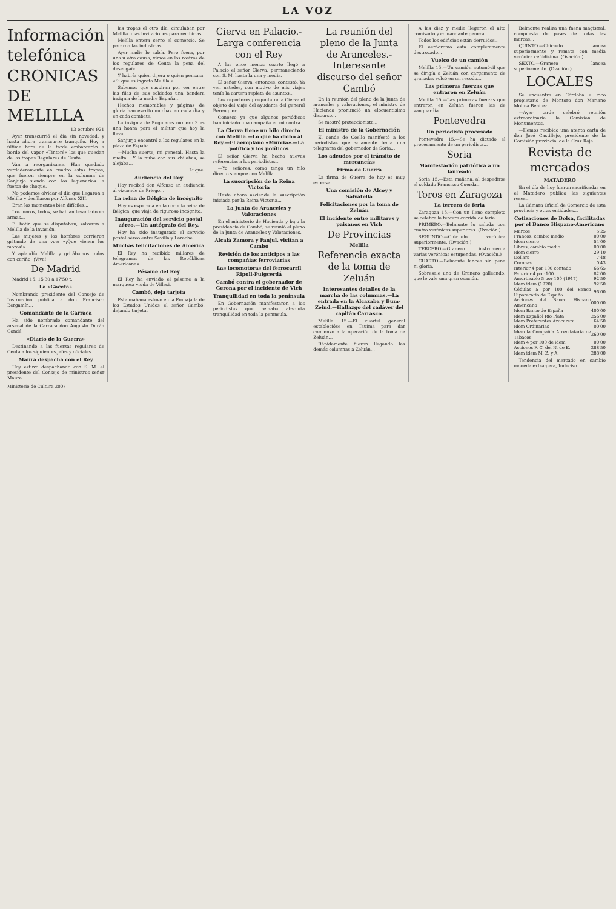LA VOZ
Información telefónica
CRONICAS DE MELILLA
13 octubre 921
Ayer transcurrió el día sin novedad, y hasta ahora transcurre tranquilo. Hoy a última hora de la tarde embarcarán a bordo del vapor «Tintoré» los que quedan de las tropas Regulares de Ceuta.
Van a reorganizarse. Han quedado verdaderamente en cuadro estas tropas, que fueron siempre en la columna de Sanjurjo siendo con los legionarios la fuerza de choque.
No podemos olvidar el día que llegaron a Melilla y desfilaron por Alfonso XIII.
Eran los momentos bien difíciles...
Los moros, todos, se habían levantado en armas...
El botín que se disputaban, salvaron a Melilla de la invasión.
Las mujeres y los hombres corrieron gritando de una voz: «¡Que vienen los moros!»
Y aplaudía Melilla y gritábamos todos con cariño: ¡Viva!
De Madrid
Madrid 15, 15'30 a 17'50 t.
La «Gaceta»
Nombrando presidente del Consejo de Instrucción pública a don Francisco Bergamín...
Comandante de la Carraca
Ha sido nombrado comandante del arsenal de la Carraca don Augusto Durán Condé.
«Diario de la Guerra»
Destinando a las fuerzas regulares de Ceuta a los siguientes jefes y oficiales...
Maura despacha con el Rey
Hoy estuvo despachando con S. M. el presidente del Consejo de ministros señor Maura...
las tropas el otro día, circulaban por Melilla unas invitaciones para recibirlas.
Melilla entera cerró el comercio. Se pararon las industrias.
Ayer nadie lo sabía. Pero fuera, por una u otra causa, vimos en los rostros de los regulares de Ceuta la pena del desengaño.
Y habría quien dijera o quien pensara: «Si que es ingrata Melilla.»
Sabemos que suspiran por ver entre las filas de sus soldados una bandera insignia de la madre España...
Hechos memorables y páginas de gloria han escrito muchas en cada día y en cada combate.
La insignia de Regulares número 3 es una honra para el militar que hoy la lleva.
Sanjurjo encontró a los regulares en la plaza de España...
—Mucha suerte, mi general. Hasta la vuelta... Y la nube con sus chilabas, se alejaba...
Luque.
Audiencia del Rey
Hoy recibió don Alfonso en audiencia al vizconde de Priego...
La reina de Bélgica de incógnito
Hoy es esperada en la corte la reina de Bélgica, que viaja de riguroso incógnito.
Inauguración del servicio postal aéreo.—Un autógrafo del Rey.
Hoy ha sido inaugurado el servicio postal aéreo entre Sevilla y Larache.
Muchas felicitaciones de América
El Rey ha recibido millares de telegramas de las Repúblicas Americanas...
Pésame del Rey
El Rey ha enviado el pésame a la marquesa viuda de Villesi.
Cambó, deja tarjeta
Esta mañana estuvo en la Embajada de los Estados Unidos el señor Cambó, dejando tarjeta.
Cierva en Palacio.-Larga conferencia con el Rey
A las once menos cuarto llegó a Palacio el señor Cierva, permaneciendo con S. M. hasta la una y media.
El señor Cierva, entonces, contestó: Ya ven ustedes, con motivo de mis viajes tenía la cartera repleta de asuntos...
Los reporteros preguntaron a Cierva el objeto del viaje del ayudante del general Berenguer...
Conozco ya que algunos periódicos han iniciado una campaña en mi contra...
La Cierva tiene un hilo directo con Melilla.—Lo que ha dicho al Rey.—El aeroplano «Murcia».—La política y los políticos
El señor Cierva ha hecho nuevas referencias a los periodistas...
—Yo, señores, como tengo un hilo directo siempre con Melilla...
La suscripción de la Reina Victoria
Hasta ahora asciende la suscripción iniciada por la Reina Victoria...
La Junta de Aranceles y Valoraciones
En el ministerio de Hacienda y bajo la presidencia de Cambó, se reunió el pleno de la Junta de Aranceles y Valoraciones.
Alcalá Zamora y Fanjul, visitan a Cambó
Revisión de los anticipos a las compañías ferroviarias
Las locomotoras del ferrocarril Ripoll-Puigcerdá
Cambó contra el gobernador de Gerona por el incidente de Vich
Tranquilidad en toda la península
En Gobernación manifestaron a los periodistas que reinaba absoluta tranquilidad en toda la península.
La reunión del pleno de la Junta de Aranceles.-Interesante discurso del señor Cambó
En la reunión del pleno de la Junta de aranceles y valoraciones, el ministro de Hacienda pronunció un elocuentísimo discurso...
Se mostró proteccionista...
El ministro de la Gobernación
El conde de Coello manifestó a los periodistas que solamente tenía una telegrama del gobernador de Soria...
Los adeudos por el tránsito de mercancías
Firma de Guerra
La firma de Guerra de hoy es muy extensa...
Una comisión de Alcoy y Salvatella
Felicitaciones por la toma de Zeluán
El incidente entre militares y paisanos en Vich
De Provincias
Melilla
Referencia exacta de la toma de Zeluán
Interesantes detalles de la marcha de las columnas.—La entrada en la Alcazaba y Bum-Zeind.—Hallazgo del cadáver del capitán Carrasco.
Melilla 15.—El cuartel general establecióse en Tauima para dar comienzo a la operación de la toma de Zeluán...
Rápidamente fueron llegando las demás columnas a Zeluán...
A las diez y media llegaron el alto comisario y comandante general...
Todos los edificios están derruidos...
El aeródromo está completamente destrozado...
Vuelco de un camión
Melilla 15.—Un camión automóvil que se dirigía a Zeluán con cargamento de granadas volcó en un recodo...
Las primeras fuerzas que entraron en Zeluán
Melilla 15.—Las primeras fuerzas que entraron en Zeluán fueron las de vanguardia...
Pontevedra
Un periodista procesado
Pontevedra 15.—Se ha dictado el procesamiento de un periodista...
Soria
Manifestación patriótica a un laureado
Soria 15.—Esta mañana, al despedirse el soldado Francisco Cuerda...
Toros en Zaragoza
La tercera de feria
Zaragoza 15.—Con un lleno completo se celebra la tercera corrida de feria...
PRIMERO.—Belmonte lo saluda con cuatro verónicas superiores. (Ovación.)
SEGUNDO.—Chicuelo verónica superiormente. (Ovación.)
TERCERO.—Granero instrumenta varias verónicas estupendas. (Ovación.)
CUARTO.—Belmonte lancea sin pena ni gloria.
Sobresale uno de Granero galleando, que le vale una gran ovación.
Belmonte realiza una faena magistral, compuesta de pases de todas las marcas...
QUINTO.—Chicuelo lancea superiormente y remata con media verónica ceñidísima. (Ovación.)
SEXTO.—Granero lancea superiormente. (Ovación.)
LOCALES
Se encuentra en Córdoba el rico propietario de Montoro don Mariano Molina Benítez.
—Ayer tarde celebró reunión extraordinaria la Comisión de Monumentos.
—Hemos recibido una atenta carta de don José Castillejo, presidente de la Comisión provincial de la Cruz Roja...
Revista de mercados
MATADERO
En el día de hoy fueron sacrificadas en el Matadero público las siguientes reses...
La Cámara Oficial de Comercio de esta provincia y otras entidades...
Cotizaciones de Bolsa, facilitadas por el Banco Hispano-Americano
| Marcos | 5'25 |
| Francos, cambio medio | 00'00 |
| Idem cierre | 54'00 |
| Libras, cambio medio | 00'00 |
| Idem cierre | 29'10 |
| Dollars | 7'48 |
| Coronas | 0'43 |
| Interior 4 por 100 contado | 66'65 |
| Exterior 4 por 100 | 82'00 |
| Amortizable 5 por 100 (1917) | 92'50 |
| Idem idem (1920) | 92'50 |
| Cédulas 5 por 100 del Banco Hipotecario de España | 96'00 |
| Acciones del Banco Hispano Americano | 000'00 |
| Idem Banco de España | 400'00 |
| Idem Español Río Plata | 256'00 |
| Idem Preferentes Azucarera | 64'50 |
| Idem Ordinarias | 00'00 |
| Idem la Compañía Arrendataria de Tabacos | 260'00 |
| Idem 4 por 100 de idem | 00'00 |
| Acciones F. C. del N. de E. | 288'50 |
| Idem idem M. Z. y A. | 288'00 |
Tendencia del mercado en cambio moneda extranjera, Indeciso.
Ministerio de Cultura 2007